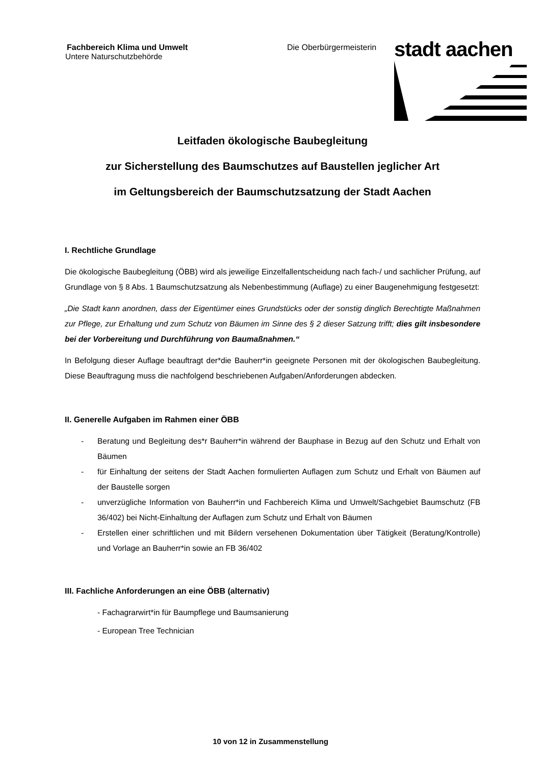Fachbereich Klima und Umwelt
Untere Naturschutzbehörde
Die Oberbürgermeisterin
stadt aachen
Leitfaden ökologische Baubegleitung
zur Sicherstellung des Baumschutzes auf Baustellen jeglicher Art
im Geltungsbereich der Baumschutzsatzung der Stadt Aachen
I. Rechtliche Grundlage
Die ökologische Baubegleitung (ÖBB) wird als jeweilige Einzelfallentscheidung nach fach-/ und sachlicher Prüfung, auf Grundlage von § 8 Abs. 1 Baumschutzsatzung als Nebenbestimmung (Auflage) zu einer Baugenehmigung festgesetzt:
„Die Stadt kann anordnen, dass der Eigentümer eines Grundstücks oder der sonstig dinglich Berechtigte Maßnahmen zur Pflege, zur Erhaltung und zum Schutz von Bäumen im Sinne des § 2 dieser Satzung trifft; dies gilt insbesondere bei der Vorbereitung und Durchführung von Baumaßnahmen.“
In Befolgung dieser Auflage beauftragt der*die Bauherr*in geeignete Personen mit der ökologischen Baubegleitung. Diese Beauftragung muss die nachfolgend beschriebenen Aufgaben/Anforderungen abdecken.
II. Generelle Aufgaben im Rahmen einer ÖBB
- Beratung und Begleitung des*r Bauherr*in während der Bauphase in Bezug auf den Schutz und Erhalt von Bäumen
- für Einhaltung der seitens der Stadt Aachen formulierten Auflagen zum Schutz und Erhalt von Bäumen auf der Baustelle sorgen
- unverzügliche Information von Bauherr*in und Fachbereich Klima und Umwelt/Sachgebiet Baumschutz (FB 36/402) bei Nicht-Einhaltung der Auflagen zum Schutz und Erhalt von Bäumen
- Erstellen einer schriftlichen und mit Bildern versehenen Dokumentation über Tätigkeit (Beratung/Kontrolle) und Vorlage an Bauherr*in sowie an FB 36/402
III. Fachliche Anforderungen an eine ÖBB (alternativ)
- Fachagrarwirt*in für Baumpflege und Baumsanierung
- European Tree Technician
10 von 12 in Zusammenstellung